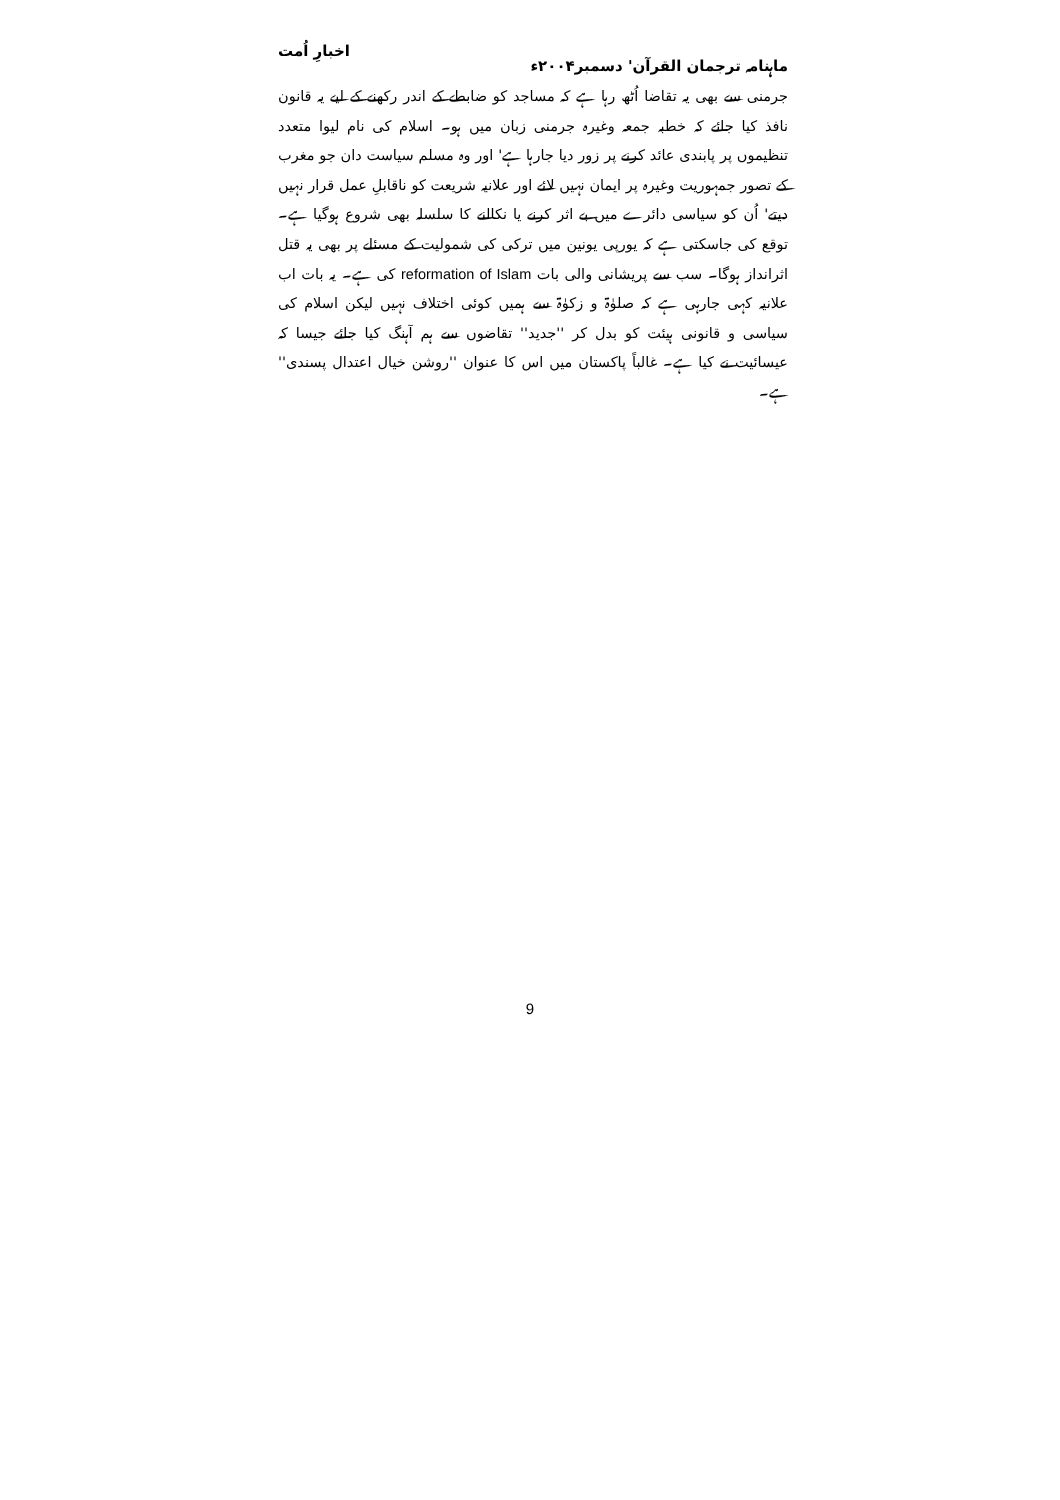ماہنامہ ترجمان القرآن' دسمبر۲۰۰۴ء اخبارِ اُمت
جرمنی سے بھی یہ تقاضا اُٹھ رہا ہے کہ مساجد کو ضابطے کے اندر رکھنے کے لیے یہ قانون نافذ کیا جائے کہ خطبہ جمعہ وغیرہ جرمنی زبان میں ہو۔ اسلام کی نام لیوا متعدد تنظیموں پر پابندی عائد کرنے پر زور دیا جارہا ہے' اور وہ مسلم سیاست دان جو مغرب کے تصور جمہوریت وغیرہ پر ایمان نہیں لائے اور علانیہ شریعت کو ناقابلِ عمل قرار نہیں دیتے' اُن کو سیاسی دائرے میں بے اثر کرنے یا نکالنے کا سلسلہ بھی شروع ہوگیا ہے۔ توقع کی جاسکتی ہے کہ یورپی یونین میں ترکی کی شمولیت کے مسئلے پر بھی یہ قتل اثرانداز ہوگا۔ سب سے پریشانی والی بات reformation of Islam کی ہے۔ یہ بات اب علانیہ کہی جارہی ہے کہ صلوٰۃ و زکوٰۃ سے ہمیں کوئی اختلاف نہیں لیکن اسلام کی سیاسی و قانونی ہیئت کو بدل کر ''جدید'' تقاضوں سے ہم آہنگ کیا جائے جیسا کہ عیسائیت نے کیا ہے۔ غالباً پاکستان میں اس کا عنوان ''روشن خیال اعتدال پسندی'' ہے۔
9